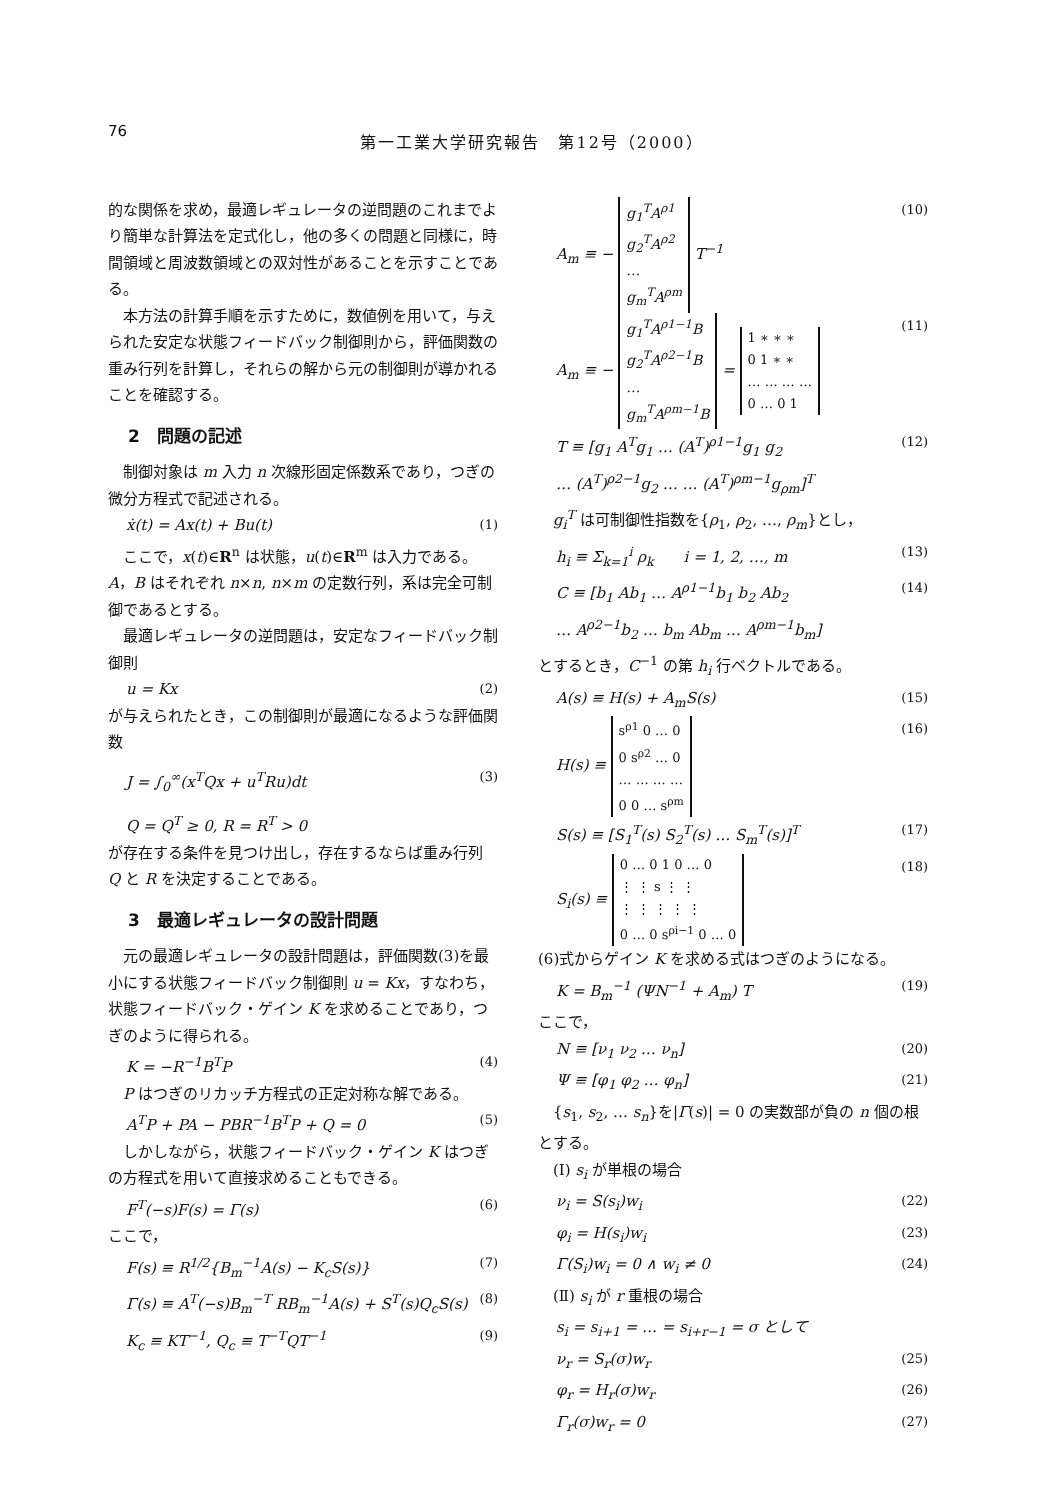76
第一工業大学研究報告　第12号（2000）
的な関係を求め，最適レギュレータの逆問題のこれまでより簡単な計算法を定式化し，他の多くの問題と同様に，時間領域と周波数領域との双対性があることを示すことである。
本方法の計算手順を示すために，数値例を用いて，与えられた安定な状態フィードバック制御則から，評価関数の重み行列を計算し，それらの解から元の制御則が導かれることを確認する。
2　問題の記述
制御対象は m 入力 n 次線形固定係数系であり，つぎの微分方程式で記述される。
ẋ(t) = Ax(t) + Bu(t) (1)
ここで，x(t)∈R<sup>n</sup> は状態，u(t)∈R<sup>m</sup> は入力である。A，B はそれぞれ n×n, n×m の定数行列，系は完全可制御であるとする。
最適レギュレータの逆問題は，安定なフィードバック制御則
u = Kx (2)
が与えられたとき，この制御則が最適になるような評価関数
J = ∫<sub>0</sub><sup>∞</sup>(x<sup>T</sup>Qx + u<sup>T</sup>Ru)dt (3)
Q = Q<sup>T</sup> ≥ 0, R = R<sup>T</sup> > 0
が存在する条件を見つけ出し，存在するならば重み行列 Q と R を決定することである。
3　最適レギュレータの設計問題
元の最適レギュレータの設計問題は，評価関数(3)を最小にする状態フィードバック制御則 u = Kx，すなわち，状態フィードバック・ゲイン K を求めることであり，つぎのように得られる。
K = −R<sup>−1</sup>B<sup>T</sup>P (4)
P はつぎのリカッチ方程式の正定対称な解である。
A<sup>T</sup>P + PA − PBR<sup>−1</sup>B<sup>T</sup>P + Q = 0 (5)
しかしながら，状態フィードバック・ゲイン K はつぎの方程式を用いて直接求めることもできる。
F<sup>T</sup>(−s)F(s) = Γ(s) (6)
ここで，
F(s) ≡ R<sup>1/2</sup>{B<sub>m</sub><sup>−1</sup>A(s) − K<sub>c</sub>S(s)} (7)
Γ(s) ≡ A<sup>T</sup>(−s)B<sub>m</sub><sup>−T</sup> RB<sub>m</sub><sup>−1</sup>A(s) + S<sup>T</sup>(s)Q<sub>c</sub>S(s) (8)
K<sub>c</sub> ≡ KT<sup>−1</sup>, Q<sub>c</sub> ≡ T<sup>−T</sup>QT<sup>−1</sup> (9)
A<sub>m</sub> ≡ − g<sub>1</sub><sup>T</sup>A<sup>ρ1</sup>
g<sub>2</sub><sup>T</sup>A<sup>ρ2</sup>
…
g<sub>m</sub><sup>T</sup>A<sup>ρm</sup> T<sup>−1</sup> (10)
A<sub>m</sub> ≡ − g<sub>1</sub><sup>T</sup>A<sup>ρ1−1</sup>B
g<sub>2</sub><sup>T</sup>A<sup>ρ2−1</sup>B
…
g<sub>m</sub><sup>T</sup>A<sup>ρm−1</sup>B = 1 ∗ ∗ ∗
0 1 ∗ ∗
… … … …
0 … 0 1 (11)
T ≡ [g<sub>1</sub> A<sup>T</sup>g<sub>1</sub> … (A<sup>T</sup>)<sup>ρ1−1</sup>g<sub>1</sub> g<sub>2</sub>
… (A<sup>T</sup>)<sup>ρ2−1</sup>g<sub>2</sub> … … (A<sup>T</sup>)<sup>ρm−1</sup>g<sub>ρm</sub>]<sup>T</sup> (12)
g<sub>i</sub><sup>T</sup> は可制御性指数を{ρ<sub>1</sub>, ρ<sub>2</sub>, …, ρ<sub>m</sub>}とし，
h<sub>i</sub> ≡ Σ<sub>k=1</sub><sup>i</sup> ρ<sub>k</sub>　　i = 1, 2, …, m (13)
C ≡ [b<sub>1</sub> Ab<sub>1</sub> … A<sup>ρ1−1</sup>b<sub>1</sub> b<sub>2</sub> Ab<sub>2</sub>
… A<sup>ρ2−1</sup>b<sub>2</sub> … b<sub>m</sub> Ab<sub>m</sub> … A<sup>ρm−1</sup>b<sub>m</sub>] (14)
とするとき，C<sup>−1</sup> の第 h<sub>i</sub> 行ベクトルである。
A(s) ≡ H(s) + A<sub>m</sub>S(s) (15)
H(s) ≡ s<sup>ρ1</sup> 0 … 0
0 s<sup>ρ2</sup> … 0
… … … …
0 0 … s<sup>ρm</sup> (16)
S(s) ≡ [S<sub>1</sub><sup>T</sup>(s) S<sub>2</sub><sup>T</sup>(s) … S<sub>m</sub><sup>T</sup>(s)]<sup>T</sup> (17)
S<sub>i</sub>(s) ≡ 0 … 0 1 0 … 0
⋮ ⋮ s ⋮ ⋮
⋮ ⋮ ⋮ ⋮ ⋮
0 … 0 s<sup>ρi−1</sup> 0 … 0 (18)
(6)式からゲイン K を求める式はつぎのようになる。
K = B<sub>m</sub><sup>−1</sup> (ΨN<sup>−1</sup> + A<sub>m</sub>) T (19)
ここで，
N ≡ [ν<sub>1</sub> ν<sub>2</sub> … ν<sub>n</sub>] (20)
Ψ ≡ [φ<sub>1</sub> φ<sub>2</sub> … φ<sub>n</sub>] (21)
{s<sub>1</sub>, s<sub>2</sub>, … s<sub>n</sub>}を|Γ(s)| = 0 の実数部が負の n 個の根とする。
(Ⅰ) s<sub>i</sub> が単根の場合
ν<sub>i</sub> = S(s<sub>i</sub>)w<sub>i</sub> (22)
φ<sub>i</sub> = H(s<sub>i</sub>)w<sub>i</sub> (23)
Γ(S<sub>i</sub>)w<sub>i</sub> = 0 ∧ w<sub>i</sub> ≠ 0 (24)
(Ⅱ) s<sub>i</sub> が r 重根の場合
s<sub>i</sub> = s<sub>i+1</sub> = … = s<sub>i+r−1</sub> = σ として
ν<sub>r</sub> = S<sub>r</sub>(σ)w<sub>r</sub> (25)
φ<sub>r</sub> = H<sub>r</sub>(σ)w<sub>r</sub> (26)
Γ<sub>r</sub>(σ)w<sub>r</sub> = 0 (27)